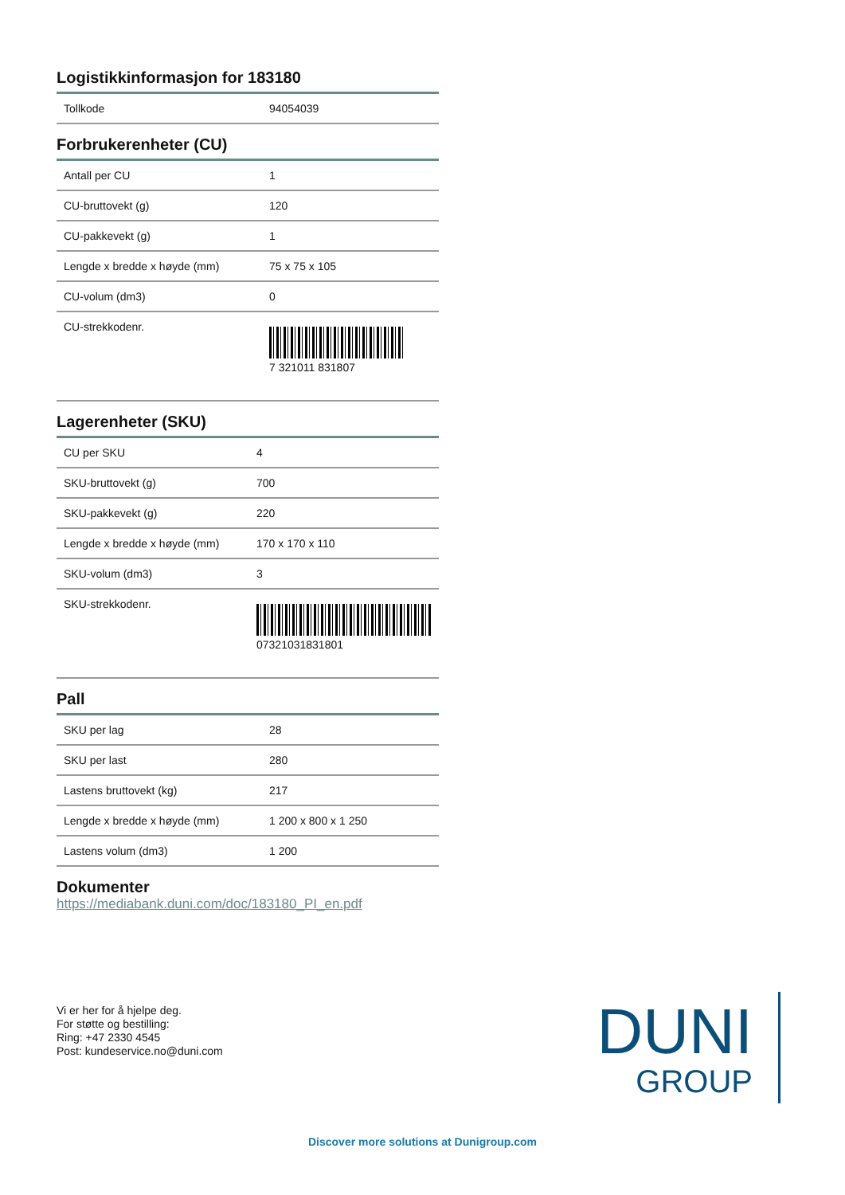Logistikkinformasjon for 183180
| Tollkode | 94054039 |
Forbrukerenheter (CU)
| Antall per CU | 1 |
| CU-bruttovekt (g) | 120 |
| CU-pakkevekt (g) | 1 |
| Lengde x bredde x høyde (mm) | 75 x 75 x 105 |
| CU-volum (dm3) | 0 |
| CU-strekkodenr. | 7 321011 831807 |
Lagerenheter (SKU)
| CU per SKU | 4 |
| SKU-bruttovekt (g) | 700 |
| SKU-pakkevekt (g) | 220 |
| Lengde x bredde x høyde (mm) | 170 x 170 x 110 |
| SKU-volum (dm3) | 3 |
| SKU-strekkodenr. | 07321031831801 |
Pall
| SKU per lag | 28 |
| SKU per last | 280 |
| Lastens bruttovekt (kg) | 217 |
| Lengde x bredde x høyde (mm) | 1 200 x 800 x 1 250 |
| Lastens volum (dm3) | 1 200 |
Dokumenter
https://mediabank.duni.com/doc/183180_PI_en.pdf
Vi er her for å hjelpe deg.
For støtte og bestilling:
Ring: +47 2330 4545
Post: kundeservice.no@duni.com
DUNI
GROUP
Discover more solutions at Dunigroup.com